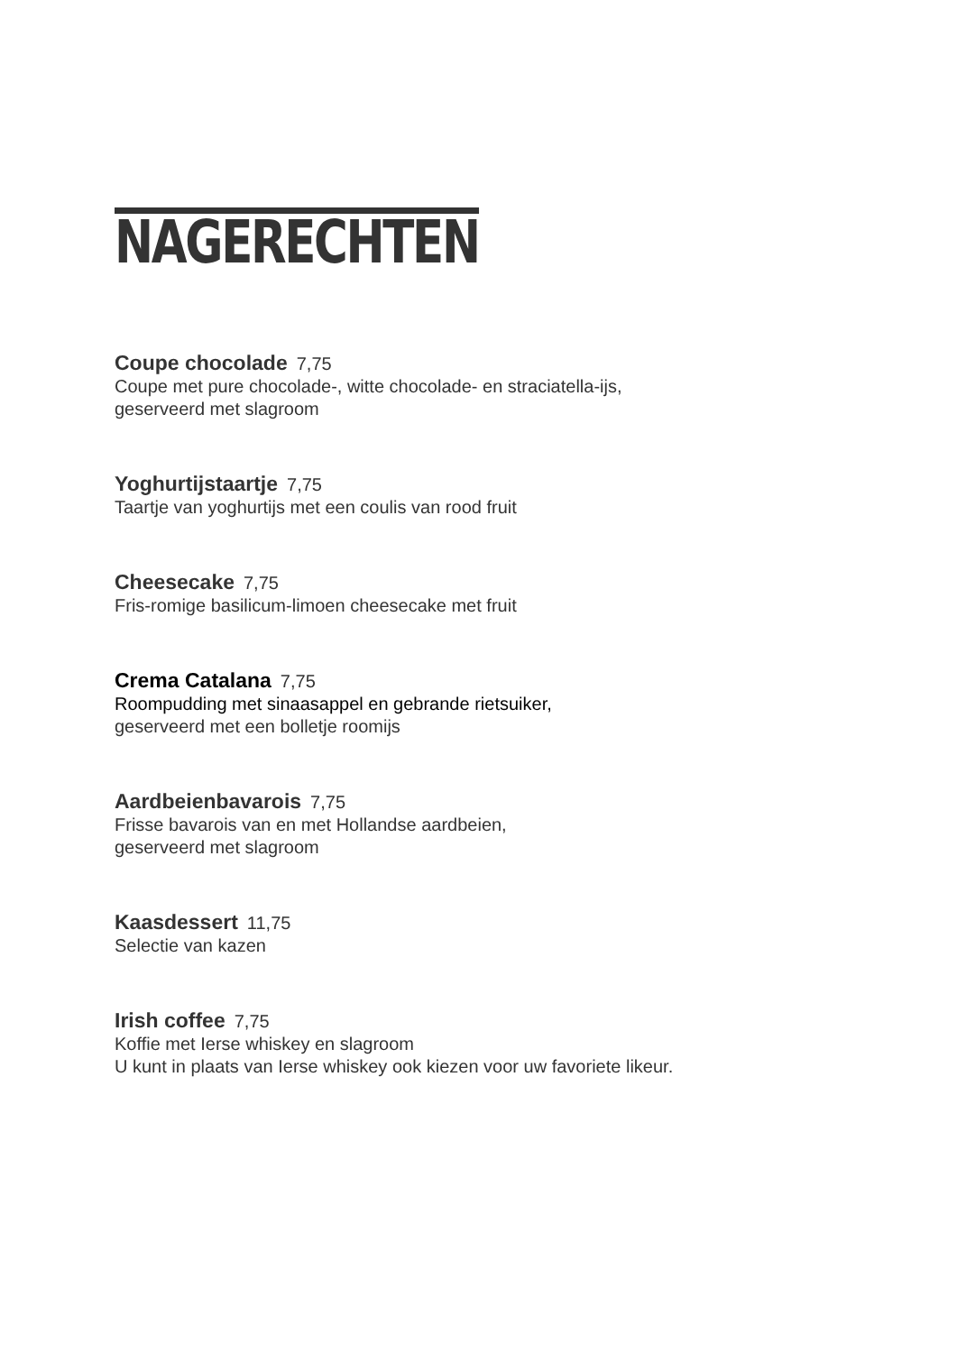NAGERECHTEN
Coupe chocolade 7,75
Coupe met pure chocolade-, witte chocolade- en straciatella-ijs,
geserveerd met slagroom
Yoghurtijstaartje 7,75
Taartje van yoghurtijs met een coulis van rood fruit
Cheesecake 7,75
Fris-romige basilicum-limoen cheesecake met fruit
Crema Catalana 7,75
Roompudding met sinaasappel en gebrande rietsuiker,
geserveerd met een bolletje roomijs
Aardbeienbavarois 7,75
Frisse bavarois van en met Hollandse aardbeien,
geserveerd met slagroom
Kaasdessert 11,75
Selectie van kazen
Irish coffee 7,75
Koffie met Ierse whiskey en slagroom
U kunt in plaats van Ierse whiskey ook kiezen voor uw favoriete likeur.